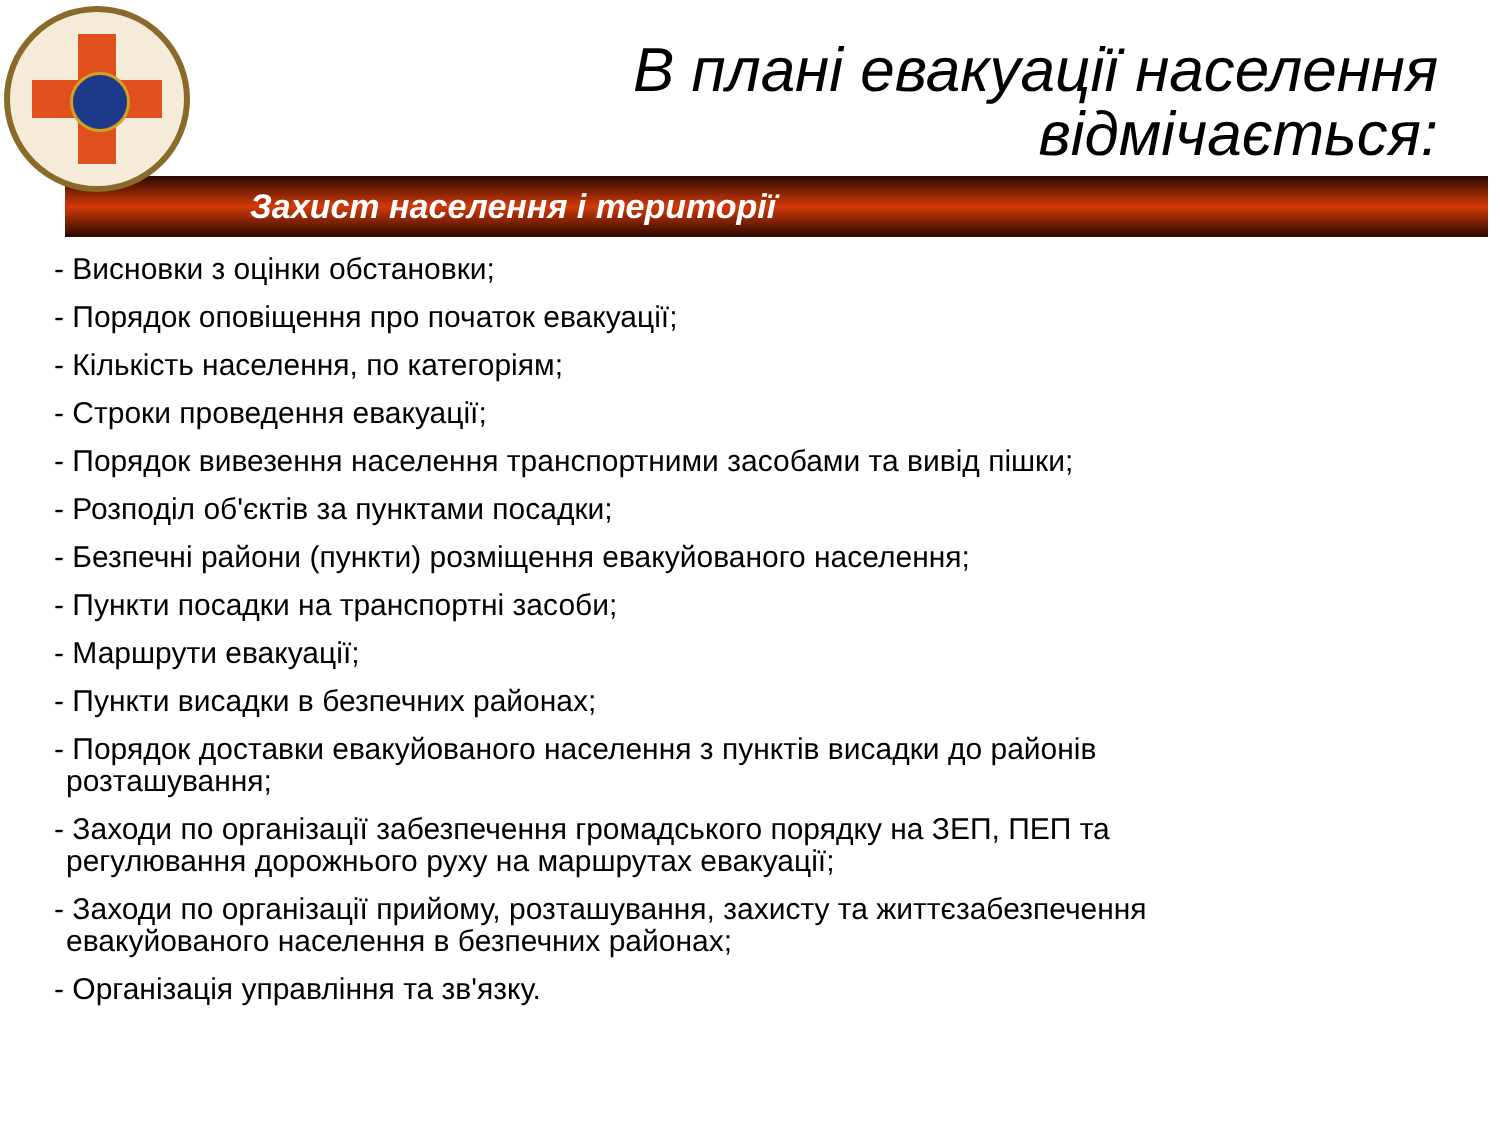В плані евакуації населення
відмічається:
Захист населення і території
- Висновки з оцінки обстановки;
- Порядок оповіщення про початок евакуації;
- Кількість населення, по категоріям;
- Строки проведення евакуації;
- Порядок вивезення населення транспортними засобами та вивід пішки;
- Розподіл об'єктів за пунктами посадки;
- Безпечні райони (пункти) розміщення евакуйованого населення;
- Пункти посадки на транспортні засоби;
- Маршрути евакуації;
- Пункти висадки в безпечних районах;
- Порядок доставки евакуйованого населення з пунктів висадки до районів розташування;
- Заходи по організації забезпечення громадського порядку на ЗЕП, ПЕП та регулювання дорожнього руху на маршрутах евакуації;
- Заходи по організації прийому, розташування, захисту та життєзабезпечення евакуйованого населення в безпечних районах;
- Організація управління та зв'язку.